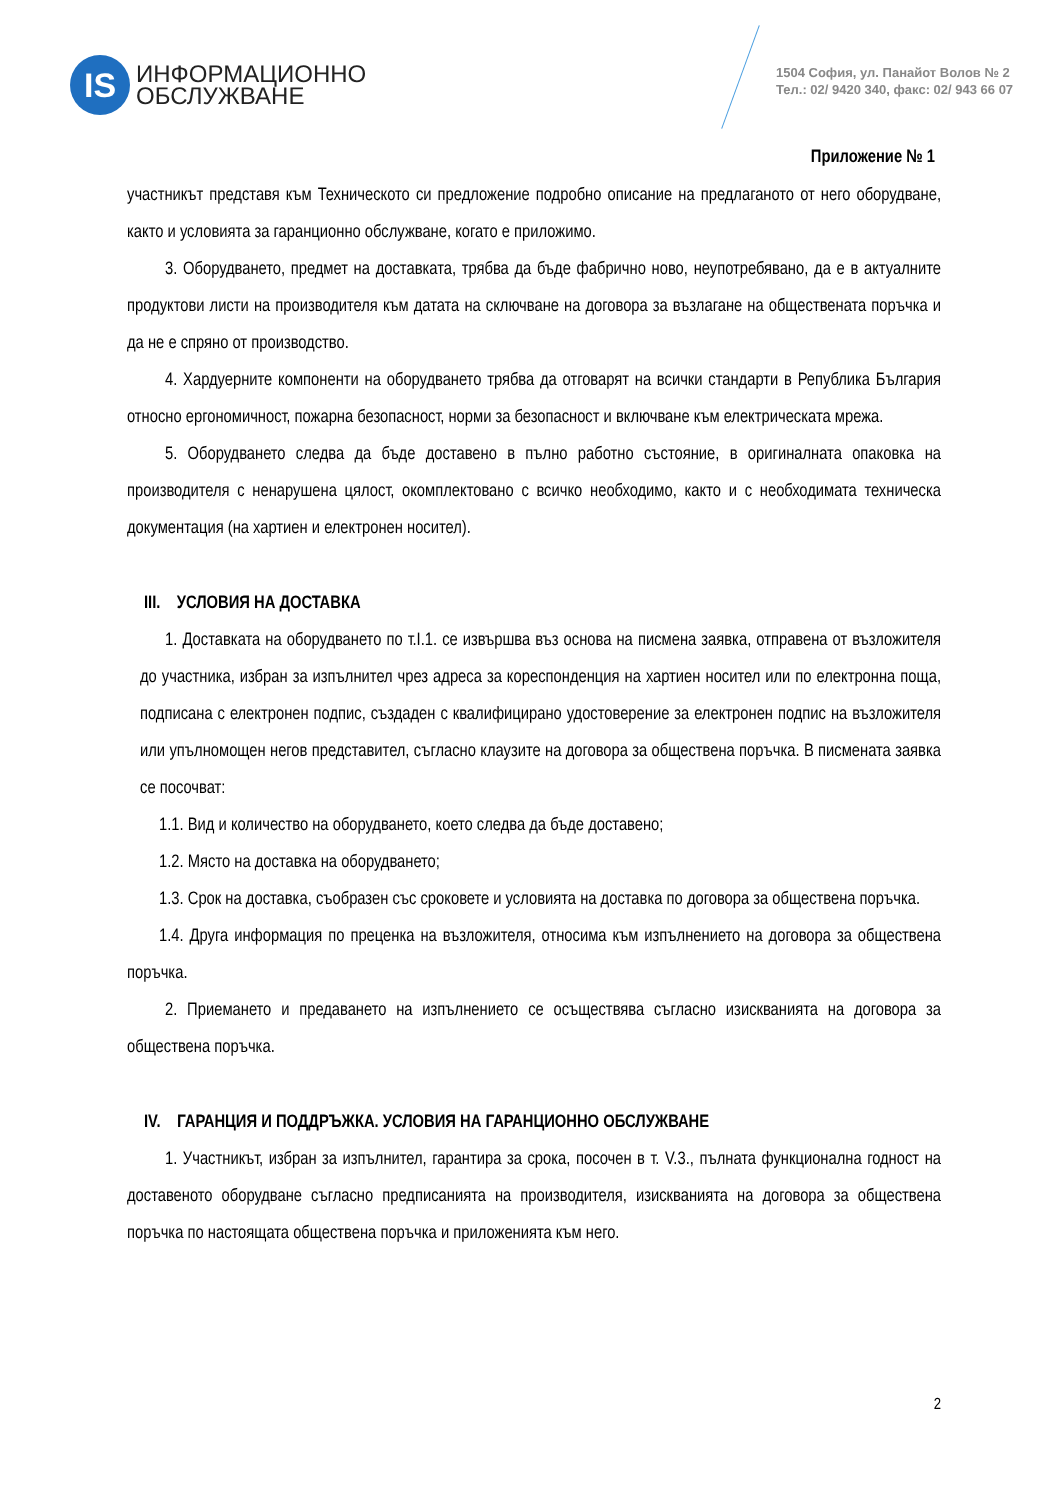IS
ИНФОРМАЦИОННО
ОБСЛУЖВАНЕ
1504 София, ул. Панайот Волов № 2
Тел.: 02/ 9420 340, факс: 02/ 943 66 07
Приложение № 1
участникът представя към Техническото си предложение подробно описание на предлаганото от него оборудване, както и условията за гаранционно обслужване, когато е приложимо.
3. Оборудването, предмет на доставката, трябва да бъде фабрично ново, неупотребявано, да е в актуалните продуктови листи на производителя към датата на сключване на договора за възлагане на обществената поръчка и да не е спряно от производство.
4. Хардуерните компоненти на оборудването трябва да отговарят на всички стандарти в Република България относно ергономичност, пожарна безопасност, норми за безопасност и включване към електрическата мрежа.
5. Оборудването следва да бъде доставено в пълно работно състояние, в оригиналната опаковка на производителя с ненарушена цялост, окомплектовано с всичко необходимо, както и с необходимата техническа документация (на хартиен и електронен носител).
III. УСЛОВИЯ НА ДОСТАВКА
1. Доставката на оборудването по т.I.1. се извършва въз основа на писмена заявка, отправена от възложителя до участника, избран за изпълнител чрез адреса за кореспонденция на хартиен носител или по електронна поща, подписана с електронен подпис, създаден с квалифицирано удостоверение за електронен подпис на възложителя или упълномощен негов представител, съгласно клаузите на договора за обществена поръчка. В писмената заявка се посочват:
1.1. Вид и количество на оборудването, което следва да бъде доставено;
1.2. Място на доставка на оборудването;
1.3. Срок на доставка, съобразен със сроковете и условията на доставка по договора за обществена поръчка.
1.4. Друга информация по преценка на възложителя, относима към изпълнението на договора за обществена поръчка.
2. Приемането и предаването на изпълнението се осъществява съгласно изискванията на договора за обществена поръчка.
IV. ГАРАНЦИЯ И ПОДДРЪЖКА. УСЛОВИЯ НА ГАРАНЦИОННО ОБСЛУЖВАНЕ
1. Участникът, избран за изпълнител, гарантира за срока, посочен в т. V.3., пълната функционална годност на доставеното оборудване съгласно предписанията на производителя, изискванията на договора за обществена поръчка по настоящата обществена поръчка и приложенията към него.
2